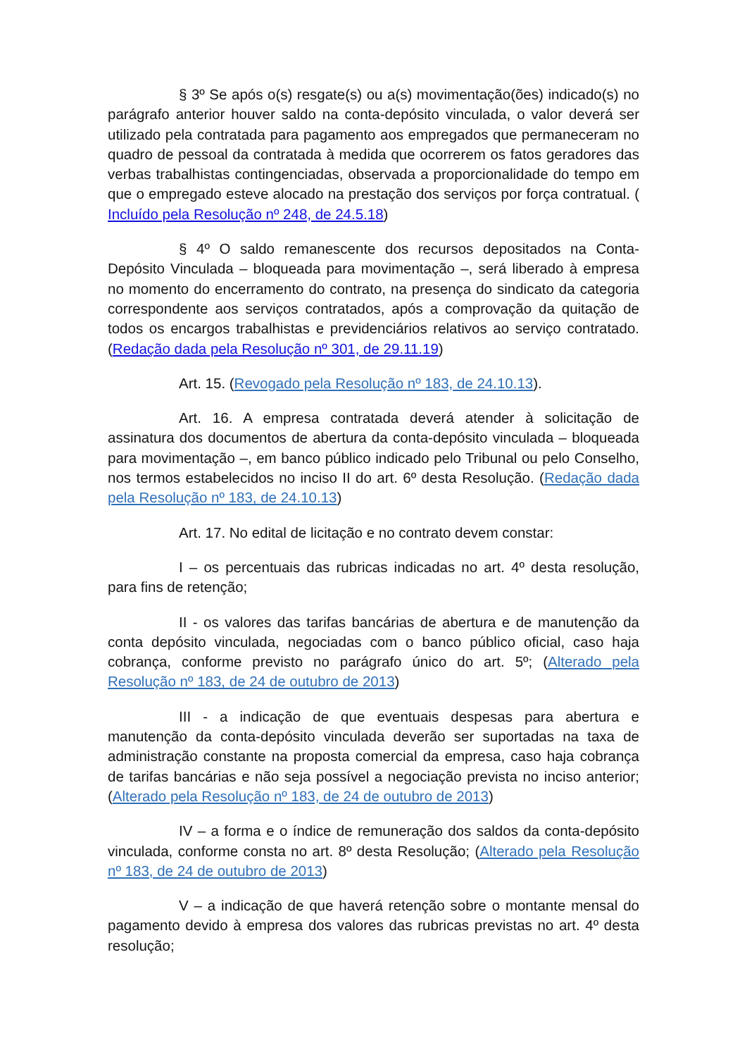§ 3º Se após o(s) resgate(s) ou a(s) movimentação(ões) indicado(s) no parágrafo anterior houver saldo na conta-depósito vinculada, o valor deverá ser utilizado pela contratada para pagamento aos empregados que permaneceram no quadro de pessoal da contratada à medida que ocorrerem os fatos geradores das verbas trabalhistas contingenciadas, observada a proporcionalidade do tempo em que o empregado esteve alocado na prestação dos serviços por força contratual. ( Incluído pela Resolução nº 248, de 24.5.18)
§ 4º O saldo remanescente dos recursos depositados na Conta-Depósito Vinculada – bloqueada para movimentação –, será liberado à empresa no momento do encerramento do contrato, na presença do sindicato da categoria correspondente aos serviços contratados, após a comprovação da quitação de todos os encargos trabalhistas e previdenciários relativos ao serviço contratado. (Redação dada pela Resolução nº 301, de 29.11.19)
Art. 15. (Revogado pela Resolução nº 183, de 24.10.13).
Art. 16. A empresa contratada deverá atender à solicitação de assinatura dos documentos de abertura da conta-depósito vinculada – bloqueada para movimentação –, em banco público indicado pelo Tribunal ou pelo Conselho, nos termos estabelecidos no inciso II do art. 6º desta Resolução. (Redação dada pela Resolução nº 183, de 24.10.13)
Art. 17. No edital de licitação e no contrato devem constar:
I – os percentuais das rubricas indicadas no art. 4º desta resolução, para fins de retenção;
II - os valores das tarifas bancárias de abertura e de manutenção da conta depósito vinculada, negociadas com o banco público oficial, caso haja cobrança, conforme previsto no parágrafo único do art. 5º; (Alterado pela Resolução nº 183, de 24 de outubro de 2013)
III - a indicação de que eventuais despesas para abertura e manutenção da conta-depósito vinculada deverão ser suportadas na taxa de administração constante na proposta comercial da empresa, caso haja cobrança de tarifas bancárias e não seja possível a negociação prevista no inciso anterior; (Alterado pela Resolução nº 183, de 24 de outubro de 2013)
IV – a forma e o índice de remuneração dos saldos da conta-depósito vinculada, conforme consta no art. 8º desta Resolução; (Alterado pela Resolução nº 183, de 24 de outubro de 2013)
V – a indicação de que haverá retenção sobre o montante mensal do pagamento devido à empresa dos valores das rubricas previstas no art. 4º desta resolução;